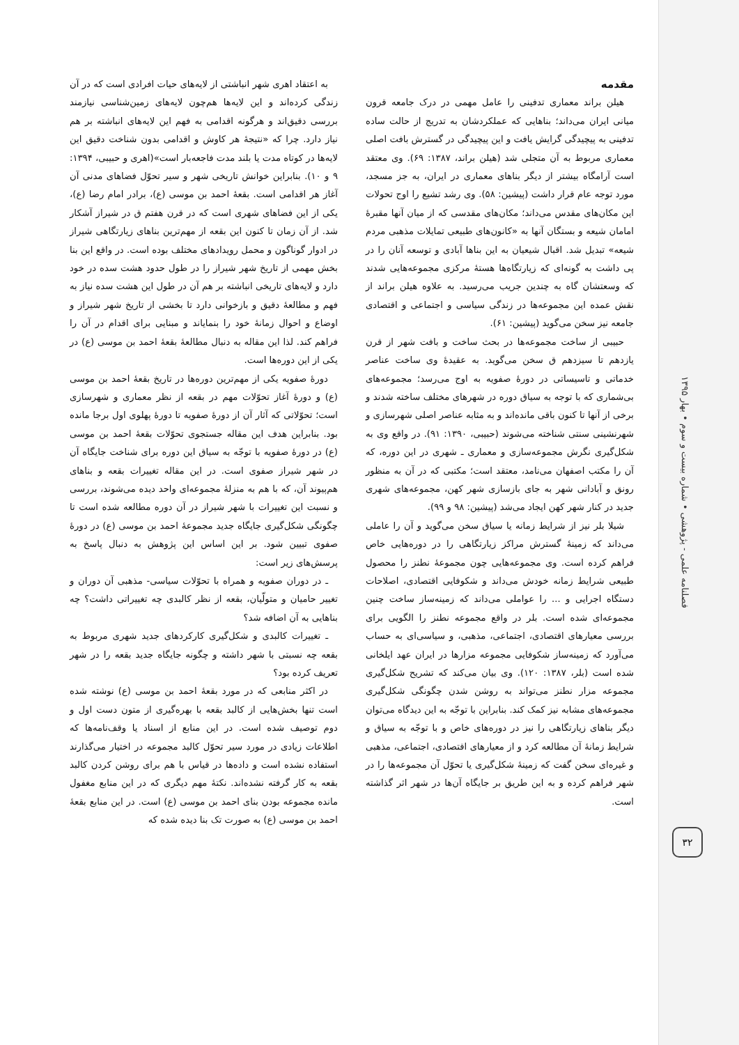مقدمه
هیلن براند معماری تدفینی را عامل مهمی در درک جامعه قرون میانی ایران می‌داند؛ بناهایی که عملکردشان به تدریج از حالت ساده تدفینی به پیچیدگی گرایش یافت و این پیچیدگی در گسترش بافت اصلی معماری مربوط به آن متجلی شد (هیلن براند، ۱۳۸۷: ۶۹). وی معتقد است آرامگاه بیشتر از دیگر بناهای معماری در ایران، به جز مسجد، مورد توجه عام قرار داشت (پیشین: ۵۸). وی رشد تشیع را اوج تحولات این مکان‌های مقدس می‌داند؛ مکان‌های مقدسی که از میان آنها مقبرهٔ امامان شیعه و بستگان آنها به «کانون‌های طبیعی تمایلات مذهبی مردم شیعه» تبدیل شد. اقبال شیعیان به این بناها آبادی و توسعه آنان را در پی داشت به گونه‌ای که زیارتگاه‌ها هستهٔ مرکزی مجموعه‌هایی شدند که وسعتشان گاه به چندین جریب می‌رسید. به علاوه هیلن براند از نقش عمده این مجموعه‌ها در زندگی سیاسی و اجتماعی و اقتصادی جامعه نیز سخن می‌گوید (پیشین: ۶۱).
حبیبی از ساخت مجموعه‌ها در بحث ساخت و بافت شهر از قرن یازدهم تا سیزدهم ق سخن می‌گوید. به عقیدهٔ وی ساخت عناصر خدماتی و تاسیساتی در دورهٔ صفویه به اوج می‌رسد؛ مجموعه‌های بی‌شماری که با توجه به سیاق دوره در شهرهای مختلف ساخته شدند و برخی از آنها تا کنون باقی مانده‌اند و به مثابه عناصر اصلی شهرسازی و شهرنشینی سنتی شناخته می‌شوند (حبیبی، ۱۳۹۰: ۹۱). در واقع وی به شکل‌گیری نگرش مجموعه‌سازی و معماری ـ شهری در این دوره، که آن را مکتب اصفهان می‌نامد، معتقد است؛ مکتبی که در آن به منظور رونق و آبادانی شهر به جای بازسازی شهر کهن، مجموعه‌های شهری جدید در کنار شهر کهن ایجاد می‌شد (پیشین: ۹۸ و ۹۹).
شیلا بلر نیز از شرایط زمانه یا سیاق سخن می‌گوید و آن را عاملی می‌داند که زمینهٔ گسترش مراکز زیارتگاهی را در دوره‌هایی خاص فراهم کرده است. وی مجموعه‌هایی چون مجموعهٔ نطنز را محصول طبیعی شرایط زمانه خودش می‌داند و شکوفایی اقتصادی، اصلاحات دستگاه اجرایی و ... را عواملی می‌داند که زمینه‌ساز ساخت چنین مجموعه‌ای شده است. بلر در واقع مجموعه نطنز را الگویی برای بررسی معیارهای اقتصادی، اجتماعی، مذهبی، و سیاسی‌ای به حساب می‌آورد که زمینه‌ساز شکوفایی مجموعه مزارها در ایران عهد ایلخانی شده است (بلر، ۱۳۸۷: ۱۲۰). وی بیان می‌کند که تشریح شکل‌گیری مجموعه مزار نطنز می‌تواند به روشن شدن چگونگی شکل‌گیری مجموعه‌های مشابه نیز کمک کند. بنابراین با توجّه به این دیدگاه می‌توان دیگر بناهای زیارتگاهی را نیز در دوره‌های خاص و با توجّه به سیاق و شرایط زمانهٔ آن مطالعه کرد و از معیارهای اقتصادی، اجتماعی، مذهبی و غیره‌ای سخن گفت که زمینهٔ شکل‌گیری یا تحوّل آن مجموعه‌ها را در شهر فراهم کرده و به این طریق بر جایگاه آن‌ها در شهر اثر گذاشته است.
به اعتقاد اهری شهر انباشتی از لایه‌های حیات افرادی است که در آن زندگی کرده‌اند و این لایه‌ها هم‌چون لایه‌های زمین‌شناسی نیازمند بررسی دقیق‌اند و هرگونه اقدامی به فهم این لایه‌های انباشته بر هم نیاز دارد. چرا که «نتیجهٔ هر کاوش و اقدامی بدون شناخت دقیق این لایه‌ها در کوتاه مدت یا بلند مدت فاجعه‌بار است»(اهری و حبیبی، ۱۳۹۴: ۹ و ۱۰). بنابراین خوانش تاریخی شهر و سیر تحوّل فضاهای مدنی آن آغاز هر اقدامی است. بقعهٔ احمد بن موسی (ع)، برادر امام رضا (ع)، یکی از این فضاهای شهری است که در قرن هفتم ق در شیراز آشکار شد. از آن زمان تا کنون این بقعه از مهم‌ترین بناهای زیارتگاهی شیراز در ادوار گوناگون و محمل رویدادهای مختلف بوده است. در واقع این بنا بخش مهمی از تاریخ شهر شیراز را در طول حدود هشت سده در خود دارد و لایه‌های تاریخی انباشته بر هم آن در طول این هشت سده نیاز به فهم و مطالعهٔ دقیق و بازخوانی دارد تا بخشی از تاریخ شهر شیراز و اوضاع و احوال زمانهٔ خود را بنمایاند و مبنایی برای اقدام در آن را فراهم کند. لذا این مقاله به دنبال مطالعهٔ بقعهٔ احمد بن موسی (ع) در یکی از این دوره‌ها است.
دورهٔ صفویه یکی از مهم‌ترین دوره‌ها در تاریخ بقعهٔ احمد بن موسی (ع) و دورهٔ آغاز تحوّلات مهم در بقعه از نظر معماری و شهرسازی است؛ تحوّلاتی که آثار آن از دورهٔ صفویه تا دورهٔ پهلوی اول برجا مانده بود. بنابراین هدف این مقاله جستجوی تحوّلات بقعهٔ احمد بن موسی (ع) در دورهٔ صفویه با توجّه به سیاق این دوره برای شناخت جایگاه آن در شهر شیراز صفوی است. در این مقاله تغییرات بقعه و بناهای هم‌پیوند آن، که با هم به منزلهٔ مجموعه‌ای واحد دیده می‌شوند، بررسی و نسبت این تغییرات با شهر شیراز در آن دوره مطالعه شده است تا چگونگی شکل‌گیری جایگاه جدید مجموعهٔ احمد بن موسی (ع) در دورهٔ صفوی تبیین شود. بر این اساس این پژوهش به دنبال پاسخ به پرسش‌های زیر است:
ـ در دوران صفویه و همراه با تحوّلات سیاسی- مذهبی آن دوران و تغییر حامیان و متولّیان، بقعه از نظر کالبدی چه تغییراتی داشت؟ چه بناهایی به آن اضافه شد؟
ـ تغییرات کالبدی و شکل‌گیری کارکردهای جدید شهری مربوط به بقعه چه نسبتی با شهر داشته و چگونه جایگاه جدید بقعه را در شهر تعریف کرده بود؟
در اکثر منابعی که در مورد بقعهٔ احمد بن موسی (ع) نوشته شده است تنها بخش‌هایی از کالبد بقعه با بهره‌گیری از متون دست اول و دوم توصیف شده است. در این منابع از اسناد یا وقف‌نامه‌ها که اطلاعات زیادی در مورد سیر تحوّل کالبد مجموعه در اختیار می‌گذارند استفاده نشده است و داده‌ها در قیاس با هم برای روشن کردن کالبد بقعه به کار گرفته نشده‌اند. نکتهٔ مهم دیگری که در این منابع مغفول مانده مجموعه بودن بنای احمد بن موسی (ع) است. در این منابع بقعهٔ احمد بن موسی (ع) به صورت تک بنا دیده شده که
فصلنامه علمی - پژوهشی • شماره بیست و سوم • بهار ۱۳۹۵
۳۲